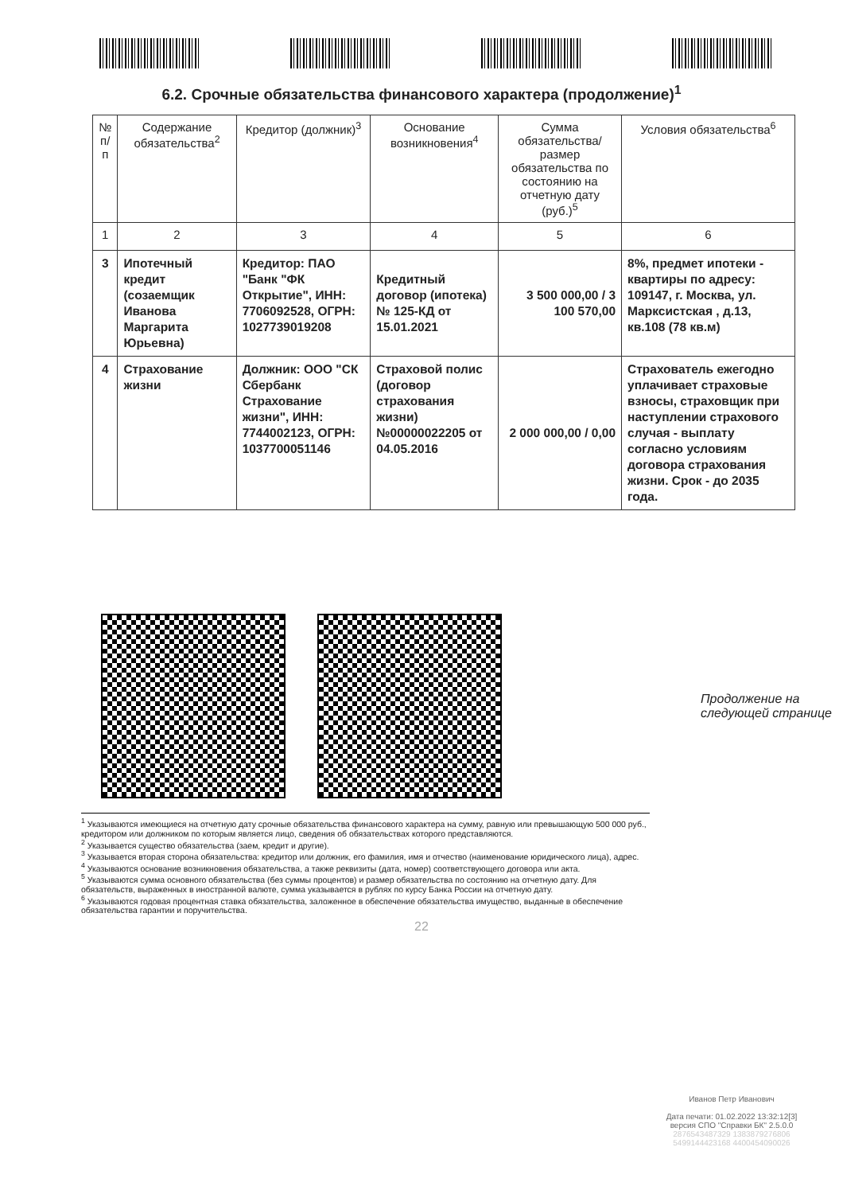6.2. Срочные обязательства финансового характера (продолжение)<sup>1</sup>
| № п/п | Содержание обязательства<sup>2</sup> | Кредитор (должник)<sup>3</sup> | Основание возникновения<sup>4</sup> | Сумма обязательства/ размер обязательства по состоянию на отчетную дату (руб.)<sup>5</sup> | Условия обязательства<sup>6</sup> |
| --- | --- | --- | --- | --- | --- |
| 1 | 2 | 3 | 4 | 5 | 6 |
| 3 | Ипотечный кредит (созаемщик Иванова Маргарита Юрьевна) | Кредитор: ПАО "Банк "ФК Открытие", ИНН: 7706092528, ОГРН: 1027739019208 | Кредитный договор (ипотека) № 125-КД от 15.01.2021 | 3 500 000,00 / 3 100 570,00 | 8%, предмет ипотеки - квартиры по адресу: 109147, г. Москва, ул. Марксистская , д.13, кв.108 (78 кв.м) |
| 4 | Страхование жизни | Должник: ООО "СК Сбербанк Страхование жизни", ИНН: 7744002123, ОГРН: 1037700051146 | Страховой полис (договор страхования жизни) №00000022205 от 04.05.2016 | 2 000 000,00 / 0,00 | Страхователь ежегодно уплачивает страховые взносы, страховщик при наступлении страхового случая - выплату согласно условиям договора страхования жизни. Срок - до 2035 года. |
Продолжение на
следующей странице
<sup>1</sup> Указываются имеющиеся на отчетную дату срочные обязательства финансового характера на сумму, равную или превышающую 500 000 руб., кредитором или должником по которым является лицо, сведения об обязательствах которого представляются.
<sup>2</sup> Указывается существо обязательства (заем, кредит и другие).
<sup>3</sup> Указывается вторая сторона обязательства: кредитор или должник, его фамилия, имя и отчество (наименование юридического лица), адрес.
<sup>4</sup> Указываются основание возникновения обязательства, а также реквизиты (дата, номер) соответствующего договора или акта.
<sup>5</sup> Указываются сумма основного обязательства (без суммы процентов) и размер обязательства по состоянию на отчетную дату. Для обязательств, выраженных в иностранной валюте, сумма указывается в рублях по курсу Банка России на отчетную дату.
<sup>6</sup> Указываются годовая процентная ставка обязательства, заложенное в обеспечение обязательства имущество, выданные в обеспечение обязательства гарантии и поручительства.
Иванов Петр Иванович
Дата печати: 01.02.2022 13:32:12[3]
версия СПО "Справки БК" 2.5.0.0
2876543487329 1383879276806
5499144423168 4400454090026
22